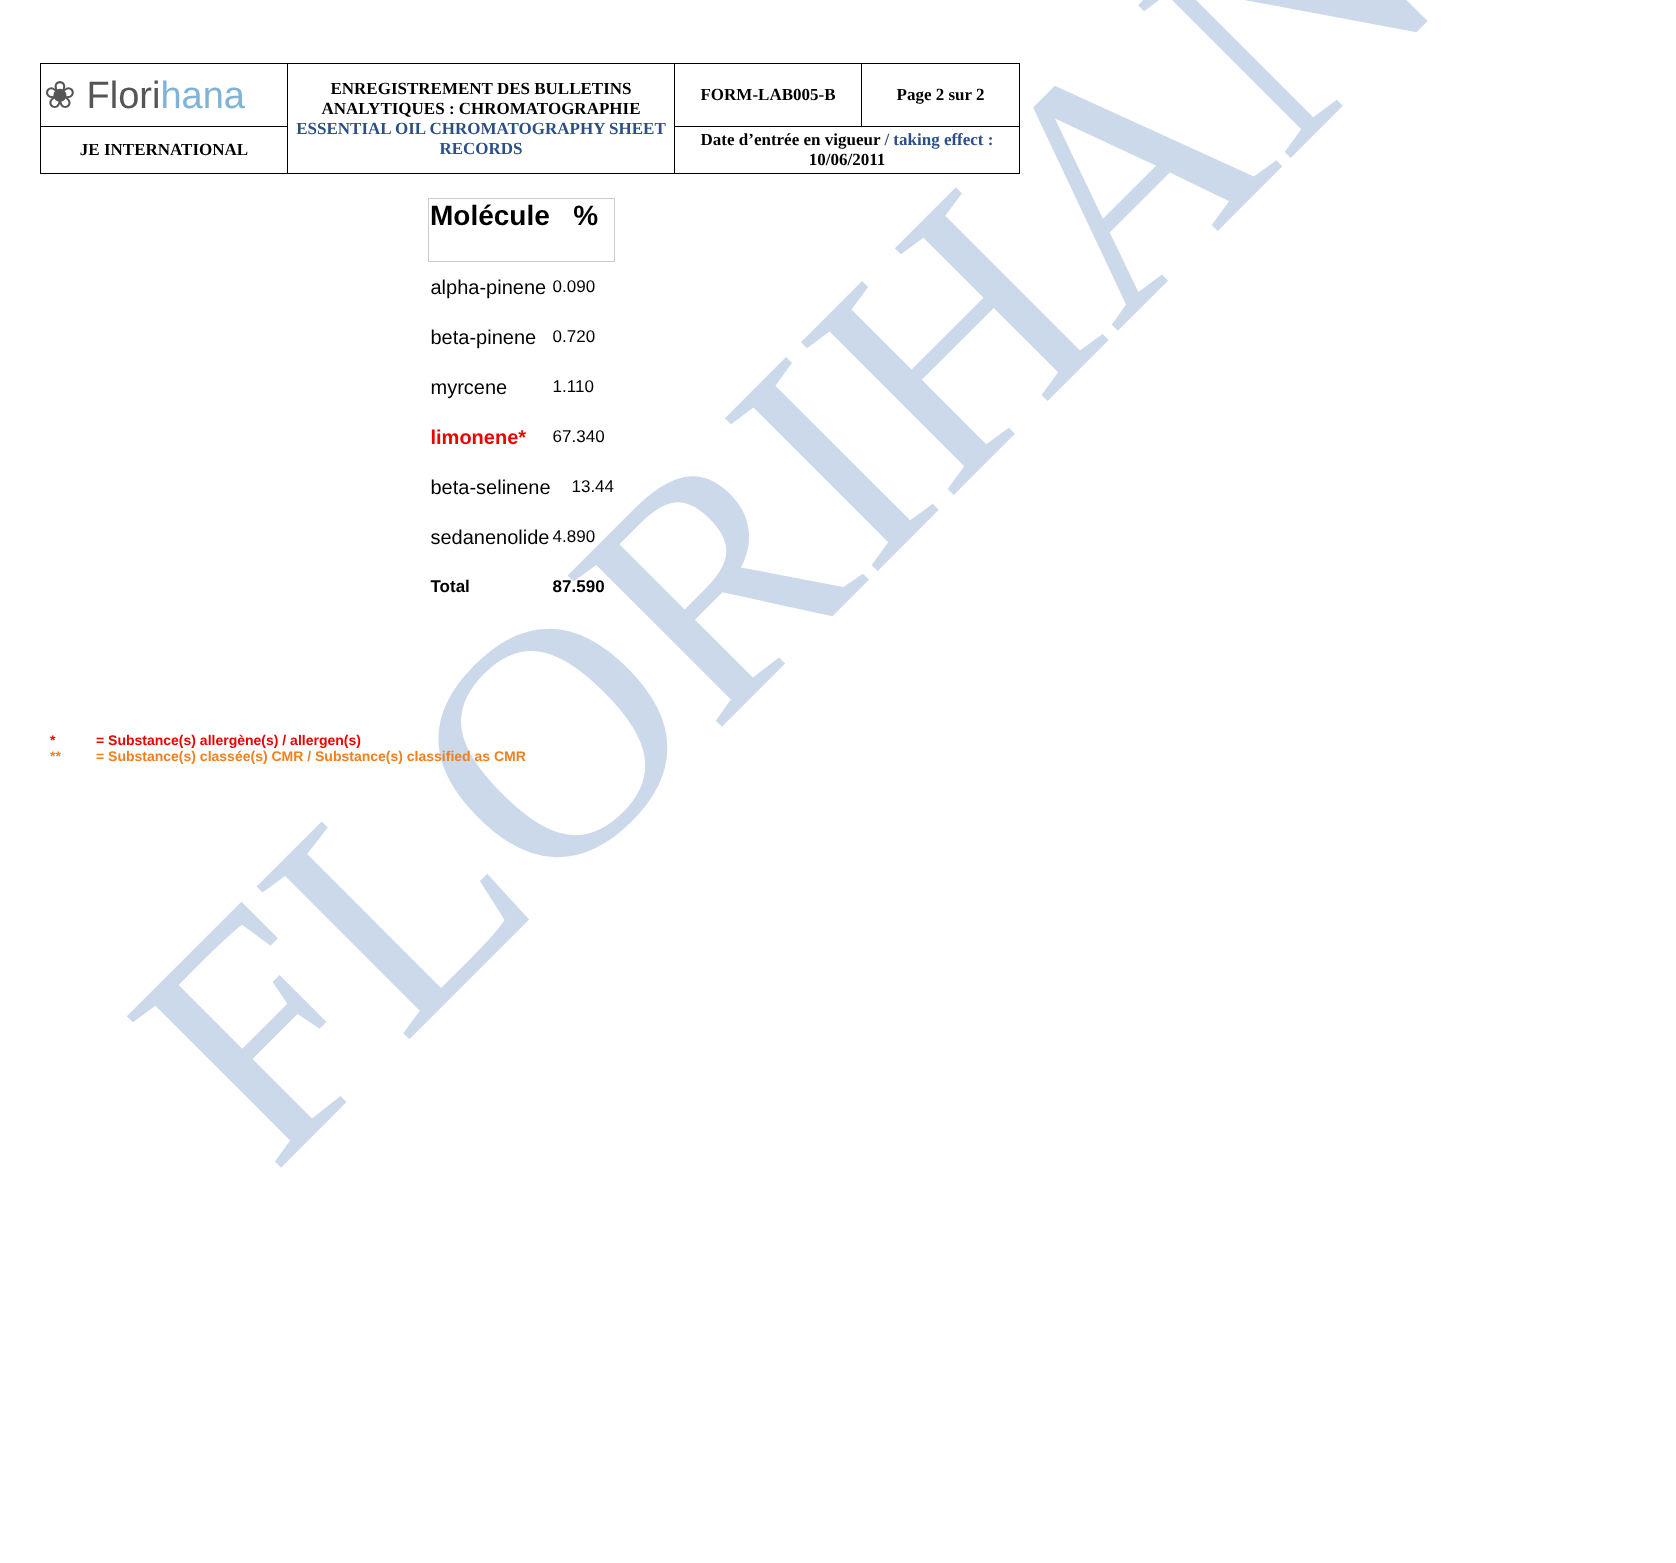FLORIHANA
| ❀ Flori hana | ENREGISTREMENT DES BULLETINS ANALYTIQUES : CHROMATOGRAPHIE ESSENTIAL OIL CHROMATOGRAPHY SHEET RECORDS | FORM-LAB005-B | Page 2 sur 2 |
| JE INTERNATIONAL | | Date d’entrée en vigueur / taking effect : 10/06/2011 | |
| Molécule % | |
| --- | --- |
| alpha-pinene | 0.090 |
| beta-pinene | 0.720 |
| myrcene | 1.110 |
| limonene* | 67.340 |
| beta-selinene | 13.44 |
| sedanenolide | 4.890 |
| Total | 87.590 |
* = Substance(s) allergène(s) / allergen(s)
** = Substance(s) classée(s) CMR / Substance(s) classified as CMR